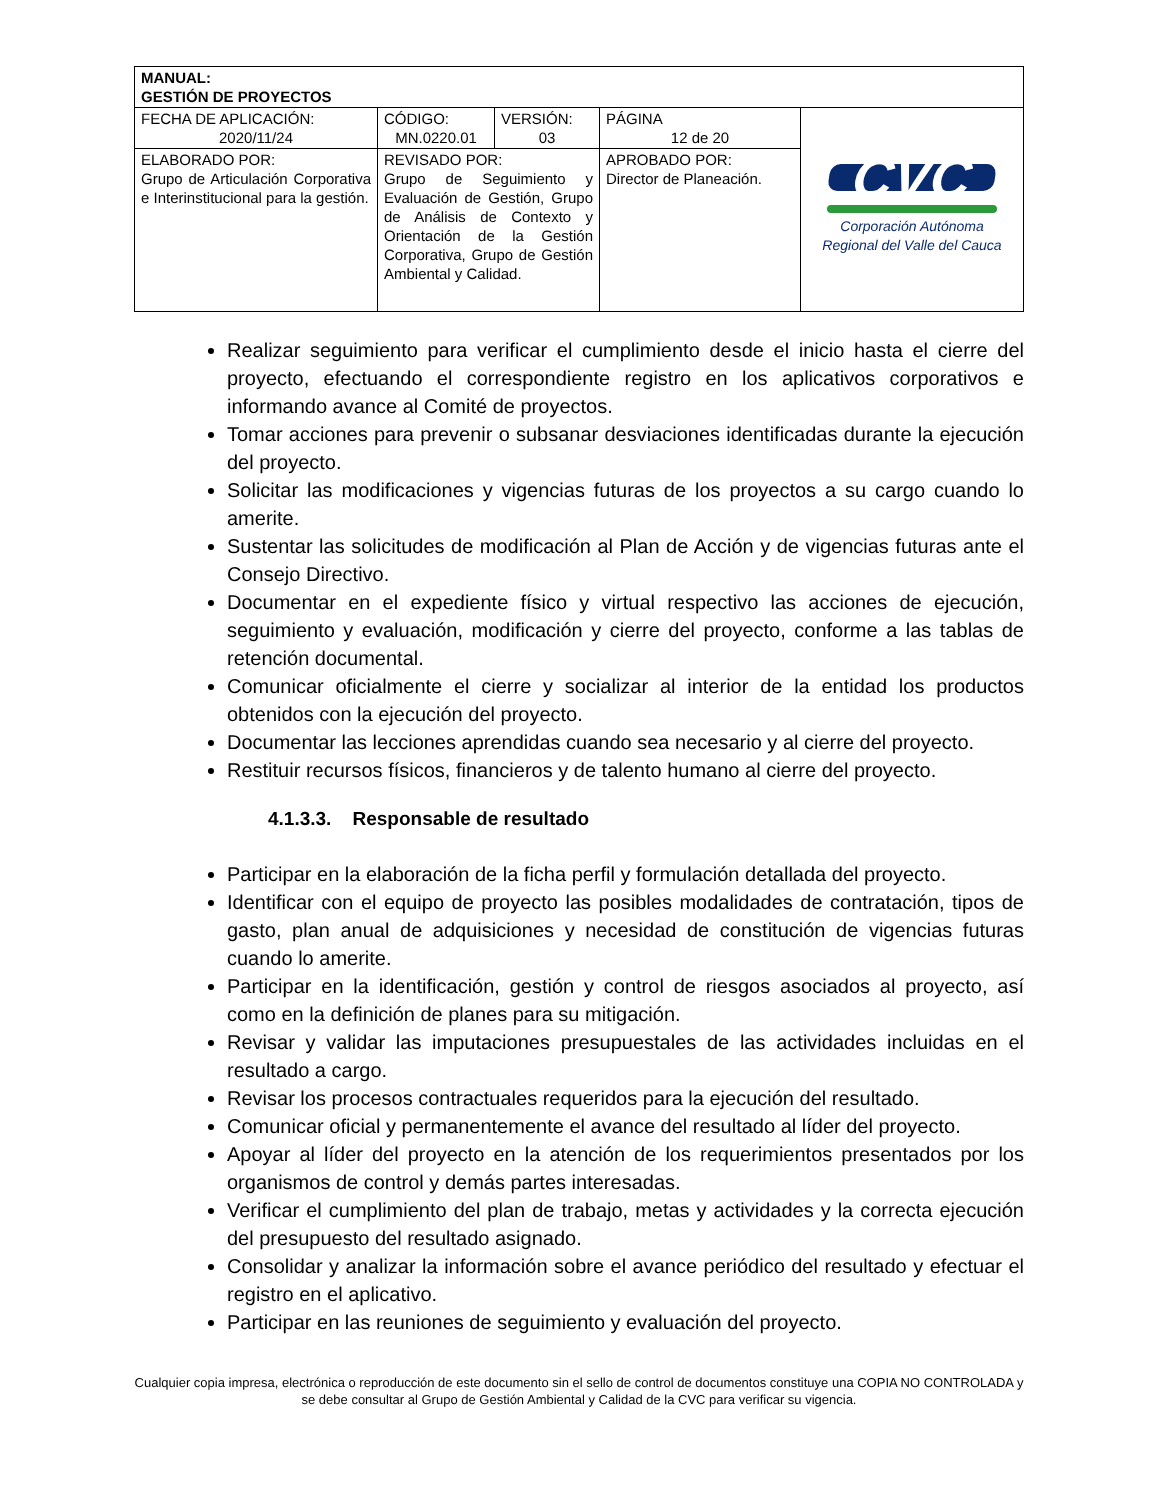| MANUAL: GESTIÓN DE PROYECTOS | | | | |
| FECHA DE APLICACIÓN: 2020/11/24 | CÓDIGO: MN.0220.01 | VERSIÓN: 03 | PÁGINA 12 de 20 | CVC Corporación Autónoma Regional del Valle del Cauca |
| ELABORADO POR: Grupo de Articulación Corporativa e Interinstitucional para la gestión. | REVISADO POR: Grupo de Seguimiento y Evaluación de Gestión, Grupo de Análisis de Contexto y Orientación de la Gestión Corporativa, Grupo de Gestión Ambiental y Calidad. | | APROBADO POR: Director de Planeación. | |
Realizar seguimiento para verificar el cumplimiento desde el inicio hasta el cierre del proyecto, efectuando el correspondiente registro en los aplicativos corporativos e informando avance al Comité de proyectos.
Tomar acciones para prevenir o subsanar desviaciones identificadas durante la ejecución del proyecto.
Solicitar las modificaciones y vigencias futuras de los proyectos a su cargo cuando lo amerite.
Sustentar las solicitudes de modificación al Plan de Acción y de vigencias futuras ante el Consejo Directivo.
Documentar en el expediente físico y virtual respectivo las acciones de ejecución, seguimiento y evaluación, modificación y cierre del proyecto, conforme a las tablas de retención documental.
Comunicar oficialmente el cierre y socializar al interior de la entidad los productos obtenidos con la ejecución del proyecto.
Documentar las lecciones aprendidas cuando sea necesario y al cierre del proyecto.
Restituir recursos físicos, financieros y de talento humano al cierre del proyecto.
4.1.3.3. Responsable de resultado
Participar en la elaboración de la ficha perfil y formulación detallada del proyecto.
Identificar con el equipo de proyecto las posibles modalidades de contratación, tipos de gasto, plan anual de adquisiciones y necesidad de constitución de vigencias futuras cuando lo amerite.
Participar en la identificación, gestión y control de riesgos asociados al proyecto, así como en la definición de planes para su mitigación.
Revisar y validar las imputaciones presupuestales de las actividades incluidas en el resultado a cargo.
Revisar los procesos contractuales requeridos para la ejecución del resultado.
Comunicar oficial y permanentemente el avance del resultado al líder del proyecto.
Apoyar al líder del proyecto en la atención de los requerimientos presentados por los organismos de control y demás partes interesadas.
Verificar el cumplimiento del plan de trabajo, metas y actividades y la correcta ejecución del presupuesto del resultado asignado.
Consolidar y analizar la información sobre el avance periódico del resultado y efectuar el registro en el aplicativo.
Participar en las reuniones de seguimiento y evaluación del proyecto.
Cualquier copia impresa, electrónica o reproducción de este documento sin el sello de control de documentos constituye una COPIA NO CONTROLADA y se debe consultar al Grupo de Gestión Ambiental y Calidad de la CVC para verificar su vigencia.